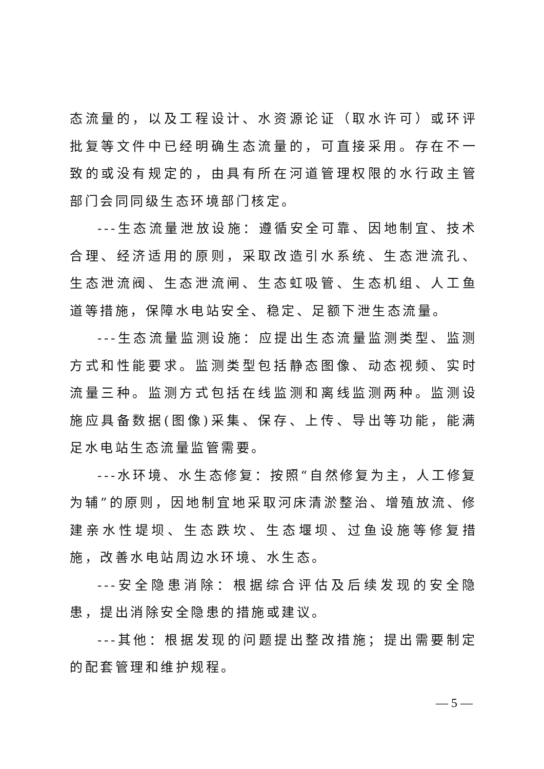态流量的，以及工程设计、水资源论证（取水许可）或环评批复等文件中已经明确生态流量的，可直接采用。存在不一致的或没有规定的，由具有所在河道管理权限的水行政主管部门会同同级生态环境部门核定。
---生态流量泄放设施：遵循安全可靠、因地制宜、技术合理、经济适用的原则，采取改造引水系统、生态泄流孔、生态泄流阀、生态泄流闸、生态虹吸管、生态机组、人工鱼道等措施，保障水电站安全、稳定、足额下泄生态流量。
---生态流量监测设施：应提出生态流量监测类型、监测方式和性能要求。监测类型包括静态图像、动态视频、实时流量三种。监测方式包括在线监测和离线监测两种。监测设施应具备数据(图像)采集、保存、上传、导出等功能，能满足水电站生态流量监管需要。
---水环境、水生态修复：按照“自然修复为主，人工修复为辅”的原则，因地制宜地采取河床清淤整治、增殖放流、修建亲水性堤坝、生态跌坎、生态堰坝、过鱼设施等修复措施，改善水电站周边水环境、水生态。
---安全隐患消除：根据综合评估及后续发现的安全隐患，提出消除安全隐患的措施或建议。
---其他：根据发现的问题提出整改措施；提出需要制定的配套管理和维护规程。
— 5 —